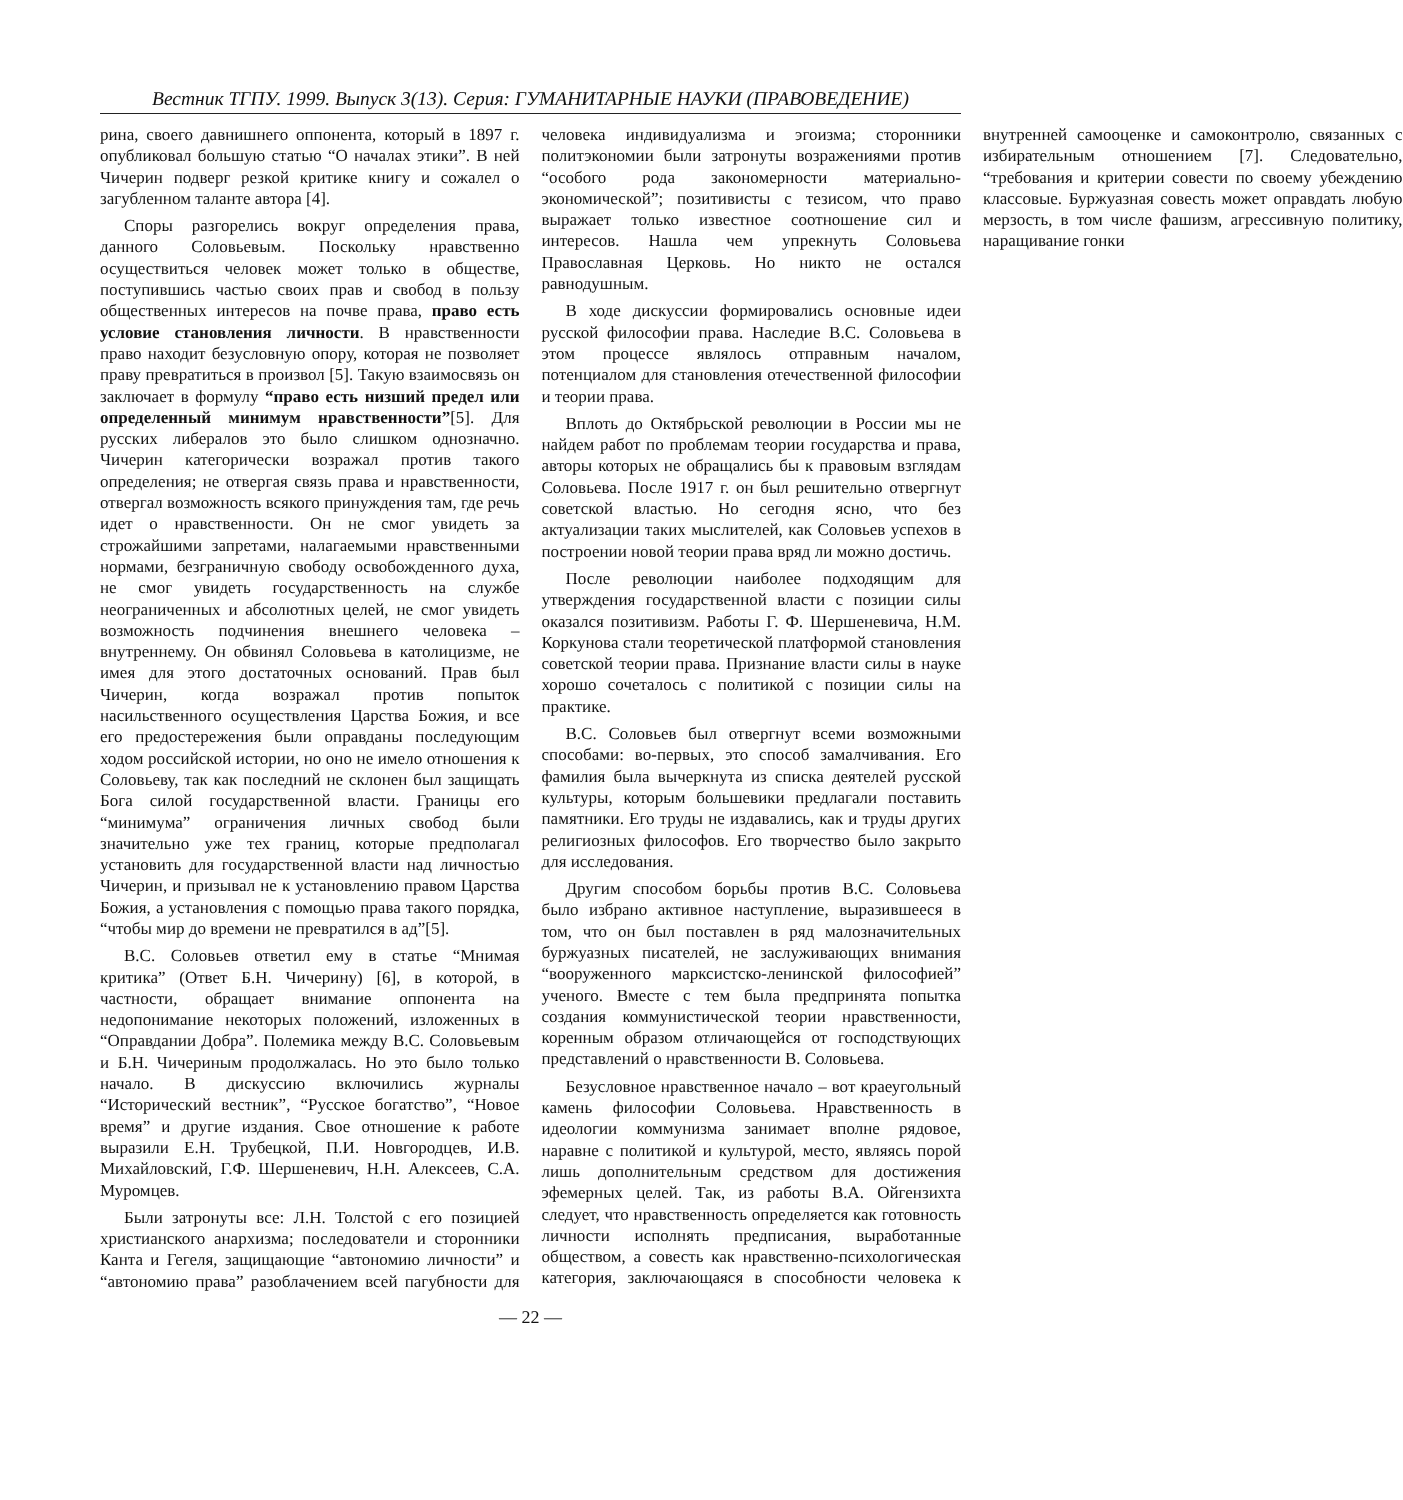Вестник ТГПУ. 1999. Выпуск 3(13). Серия: ГУМАНИТАРНЫЕ НАУКИ (ПРАВОВЕДЕНИЕ)
рина, своего давнишнего оппонента, который в 1897 г. опубликовал большую статью “О началах этики”. В ней Чичерин подверг резкой критике книгу и сожалел о загубленном таланте автора [4].
Споры разгорелись вокруг определения права, данного Соловьевым. Поскольку нравственно осуществиться человек может только в обществе, поступившись частью своих прав и свобод в пользу общественных интересов на почве права, право есть условие становления личности. В нравственности право находит безусловную опору, которая не позволяет праву превратиться в произвол [5]. Такую взаимосвязь он заключает в формулу “право есть низший предел или определенный минимум нравственности”[5]. Для русских либералов это было слишком однозначно. Чичерин категорически возражал против такого определения; не отвергая связь права и нравственности, отвергал возможность всякого принуждения там, где речь идет о нравственности. Он не смог увидеть за строжайшими запретами, налагаемыми нравственными нормами, безграничную свободу освобожденного духа, не смог увидеть государственность на службе неограниченных и абсолютных целей, не смог увидеть возможность подчинения внешнего человека – внутреннему. Он обвинял Соловьева в католицизме, не имея для этого достаточных оснований. Прав был Чичерин, когда возражал против попыток насильственного осуществления Царства Божия, и все его предостережения были оправданы последующим ходом российской истории, но оно не имело отношения к Соловьеву, так как последний не склонен был защищать Бога силой государственной власти. Границы его “минимума” ограничения личных свобод были значительно уже тех границ, которые предполагал установить для государственной власти над личностью Чичерин, и призывал не к установлению правом Царства Божия, а установления с помощью права такого порядка, “чтобы мир до времени не превратился в ад”[5].
В.С. Соловьев ответил ему в статье “Мнимая критика” (Ответ Б.Н. Чичерину) [6], в которой, в частности, обращает внимание оппонента на недопонимание некоторых положений, изложенных в “Оправдании Добра”. Полемика между В.С. Соловьевым и Б.Н. Чичериным продолжалась. Но это было только начало. В дискуссию включились журналы “Исторический вестник”, “Русское богатство”, “Новое время” и другие издания. Свое отношение к работе выразили Е.Н. Трубецкой, П.И. Новгородцев, И.В. Михайловский, Г.Ф. Шершеневич, Н.Н. Алексеев, С.А. Муромцев.
Были затронуты все: Л.Н. Толстой с его позицией христианского анархизма; последователи и сторонники Канта и Гегеля, защищающие “автономию личности” и “автономию права” разоблачением всей пагубности для человека индивидуализма и эгоизма; сторонники политэкономии были затронуты возражениями против “особого рода закономерности материально-экономической”; позитивисты с тезисом, что право выражает только известное соотношение сил и интересов. Нашла чем упрекнуть Соловьева Православная Церковь. Но никто не остался равнодушным.
В ходе дискуссии формировались основные идеи русской философии права. Наследие В.С. Соловьева в этом процессе являлось отправным началом, потенциалом для становления отечественной философии и теории права.
Вплоть до Октябрьской революции в России мы не найдем работ по проблемам теории государства и права, авторы которых не обращались бы к правовым взглядам Соловьева. После 1917 г. он был решительно отвергнут советской властью. Но сегодня ясно, что без актуализации таких мыслителей, как Соловьев успехов в построении новой теории права вряд ли можно достичь.
После революции наиболее подходящим для утверждения государственной власти с позиции силы оказался позитивизм. Работы Г. Ф. Шершеневича, Н.М. Коркунова стали теоретической платформой становления советской теории права. Признание власти силы в науке хорошо сочеталось с политикой с позиции силы на практике.
В.С. Соловьев был отвергнут всеми возможными способами: во-первых, это способ замалчивания. Его фамилия была вычеркнута из списка деятелей русской культуры, которым большевики предлагали поставить памятники. Его труды не издавались, как и труды других религиозных философов. Его творчество было закрыто для исследования.
Другим способом борьбы против В.С. Соловьева было избрано активное наступление, выразившееся в том, что он был поставлен в ряд малозначительных буржуазных писателей, не заслуживающих внимания “вооруженного марксистско-ленинской философией” ученого. Вместе с тем была предпринята попытка создания коммунистической теории нравственности, коренным образом отличающейся от господствующих представлений о нравственности В. Соловьева.
Безусловное нравственное начало – вот краеугольный камень философии Соловьева. Нравственность в идеологии коммунизма занимает вполне рядовое, наравне с политикой и культурой, место, являясь порой лишь дополнительным средством для достижения эфемерных целей. Так, из работы В.А. Ойгензихта следует, что нравственность определяется как готовность личности исполнять предписания, выработанные обществом, а совесть как нравственно-психологическая категория, заключающаяся в способности человека к внутренней самооценке и самоконтролю, связанных с избирательным отношением [7]. Следовательно, “требования и критерии совести по своему убеждению классовые. Буржуазная совесть может оправдать любую мерзость, в том числе фашизм, агрессивную политику, наращивание гонки
— 22 —